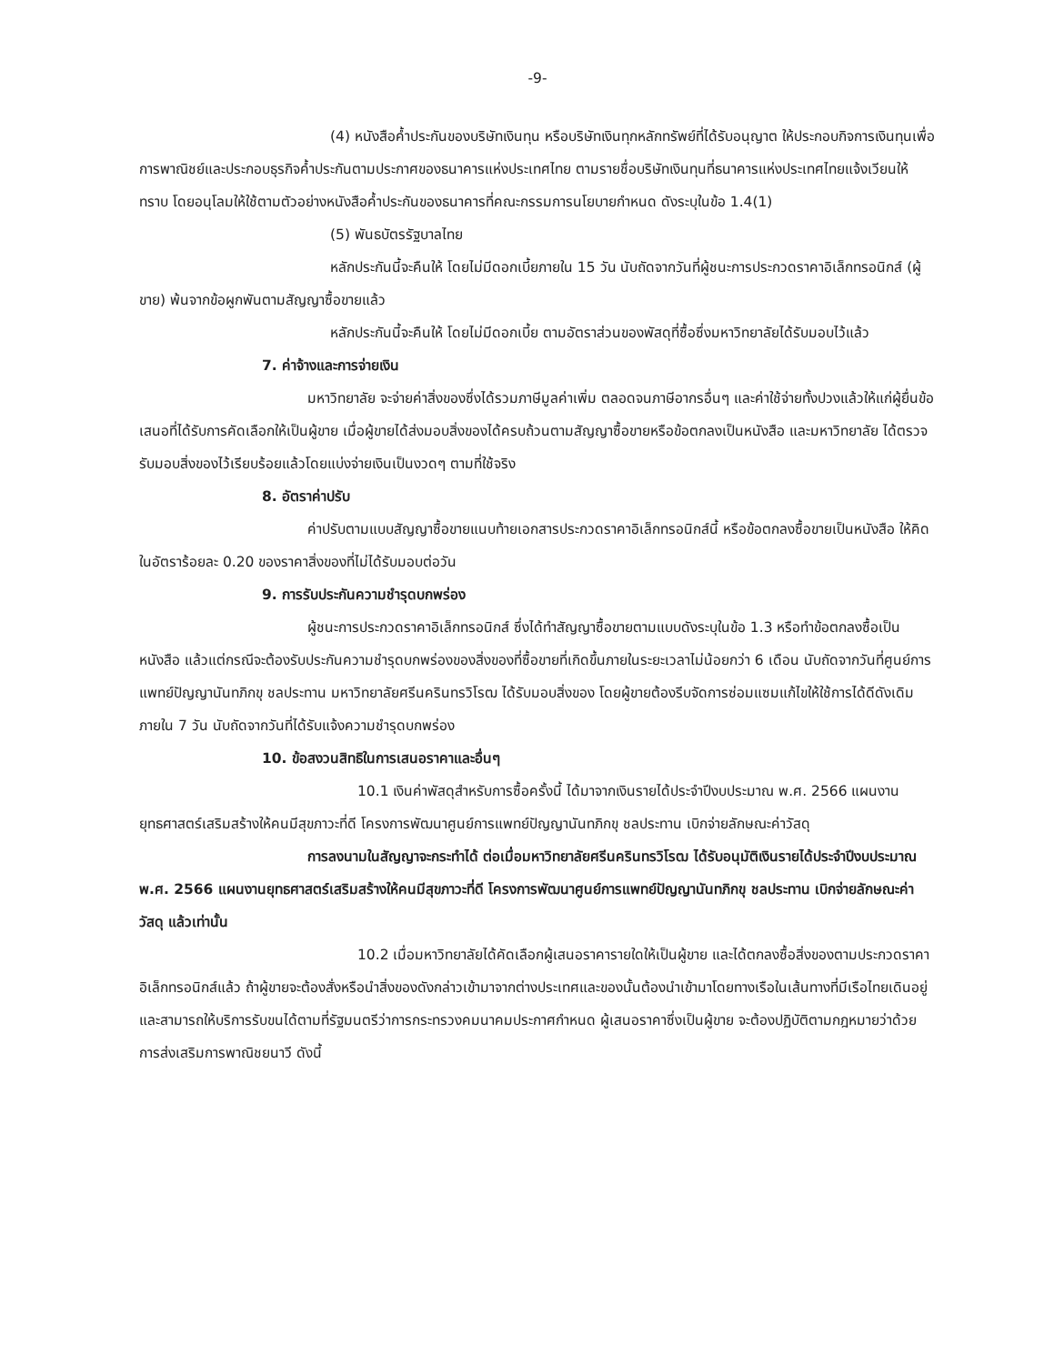-9-
(4) หนังสือค้ำประกันของบริษัทเงินทุน หรือบริษัทเงินทุกหลักทรัพย์ที่ได้รับอนุญาต ให้ประกอบกิจการเงินทุนเพื่อการพาณิชย์และประกอบธุรกิจค้ำประกันตามประกาศของธนาคารแห่งประเทศไทย ตามรายชื่อบริษัทเงินทุนที่ธนาคารแห่งประเทศไทยแจ้งเวียนให้ทราบ โดยอนุโลมให้ใช้ตามตัวอย่างหนังสือค้ำประกันของธนาคารที่คณะกรรมการนโยบายกำหนด ดังระบุในข้อ 1.4(1)
(5) พันธบัตรรัฐบาลไทย
หลักประกันนี้จะคืนให้ โดยไม่มีดอกเบี้ยภายใน 15 วัน นับถัดจากวันที่ผู้ชนะการประกวดราคาอิเล็กทรอนิกส์ (ผู้ขาย) พ้นจากข้อผูกพันตามสัญญาซื้อขายแล้ว
หลักประกันนี้จะคืนให้ โดยไม่มีดอกเบี้ย ตามอัตราส่วนของพัสดุที่ซื้อซึ่งมหาวิทยาลัยได้รับมอบไว้แล้ว
7. ค่าจ้างและการจ่ายเงิน
มหาวิทยาลัย จะจ่ายค่าสิ่งของซึ่งได้รวมภาษีมูลค่าเพิ่ม ตลอดจนภาษีอากรอื่นๆ และค่าใช้จ่ายทั้งปวงแล้วให้แก่ผู้ยื่นข้อเสนอที่ได้รับการคัดเลือกให้เป็นผู้ขาย เมื่อผู้ขายได้ส่งมอบสิ่งของได้ครบถ้วนตามสัญญาซื้อขายหรือข้อตกลงเป็นหนังสือ และมหาวิทยาลัย ได้ตรวจรับมอบสิ่งของไว้เรียบร้อยแล้วโดยแบ่งจ่ายเงินเป็นงวดๆ ตามที่ใช้จริง
8. อัตราค่าปรับ
ค่าปรับตามแบบสัญญาซื้อขายแนบท้ายเอกสารประกวดราคาอิเล็กทรอนิกส์นี้ หรือข้อตกลงซื้อขายเป็นหนังสือ ให้คิดในอัตราร้อยละ 0.20 ของราคาสิ่งของที่ไม่ได้รับมอบต่อวัน
9. การรับประกันความชำรุดบกพร่อง
ผู้ชนะการประกวดราคาอิเล็กทรอนิกส์ ซึ่งได้ทำสัญญาซื้อขายตามแบบดังระบุในข้อ 1.3 หรือทำข้อตกลงซื้อเป็นหนังสือ แล้วแต่กรณีจะต้องรับประกันความชำรุดบกพร่องของสิ่งของที่ซื้อขายที่เกิดขึ้นภายในระยะเวลาไม่น้อยกว่า 6 เดือน นับถัดจากวันที่ศูนย์การแพทย์ปัญญานันทภิกขุ ชลประทาน มหาวิทยาลัยศรีนครินทรวิโรฒ ได้รับมอบสิ่งของ โดยผู้ขายต้องรีบจัดการซ่อมแซมแก้ไขให้ใช้การได้ดีดังเดิมภายใน 7 วัน นับถัดจากวันที่ได้รับแจ้งความชำรุดบกพร่อง
10. ข้อสงวนสิทธิในการเสนอราคาและอื่นๆ
10.1 เงินค่าพัสดุสำหรับการซื้อครั้งนี้ ได้มาจากเงินรายได้ประจำปีงบประมาณ พ.ศ. 2566 แผนงานยุทธศาสตร์เสริมสร้างให้คนมีสุขภาวะที่ดี โครงการพัฒนาศูนย์การแพทย์ปัญญานันทภิกขุ ชลประทาน เบิกจ่ายลักษณะค่าวัสดุ
การลงนามในสัญญาจะกระทำได้ ต่อเมื่อมหาวิทยาลัยศรีนครินทรวิโรฒ ได้รับอนุมัติเงินรายได้ประจำปีงบประมาณ พ.ศ. 2566 แผนงานยุทธศาสตร์เสริมสร้างให้คนมีสุขภาวะที่ดี โครงการพัฒนาศูนย์การแพทย์ปัญญานันทภิกขุ ชลประทาน เบิกจ่ายลักษณะค่าวัสดุ แล้วเท่านั้น
10.2 เมื่อมหาวิทยาลัยได้คัดเลือกผู้เสนอราคารายใดให้เป็นผู้ขาย และได้ตกลงซื้อสิ่งของตามประกวดราคาอิเล็กทรอนิกส์แล้ว ถ้าผู้ขายจะต้องสั่งหรือนำสิ่งของดังกล่าวเข้ามาจากต่างประเทศและของนั้นต้องนำเข้ามาโดยทางเรือในเส้นทางที่มีเรือไทยเดินอยู่ และสามารถให้บริการรับขนได้ตามที่รัฐมนตรีว่าการกระทรวงคมนาคมประกาศกำหนด ผู้เสนอราคาซึ่งเป็นผู้ขาย จะต้องปฏิบัติตามกฎหมายว่าด้วยการส่งเสริมการพาณิชยนาวี ดังนี้